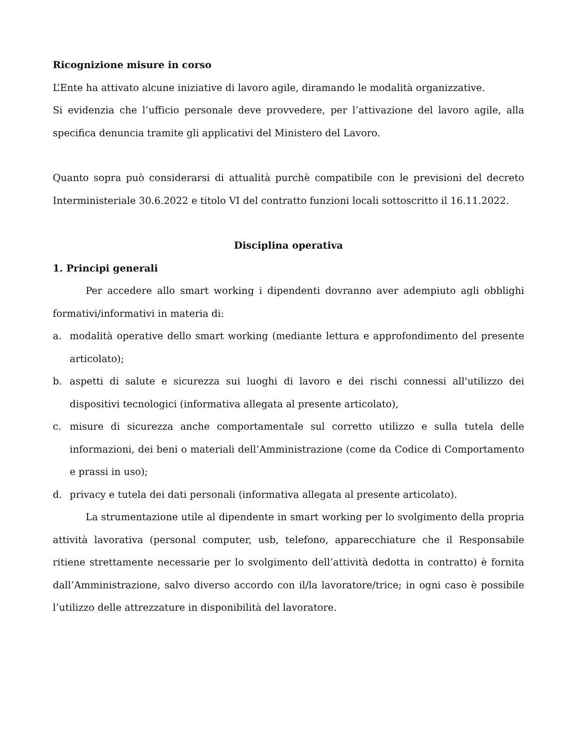Ricognizione misure in corso
L’Ente ha attivato alcune iniziative di lavoro agile, diramando le modalità organizzative.
Si evidenzia che l’ufficio personale deve provvedere, per l’attivazione del lavoro agile, alla specifica denuncia tramite gli applicativi del Ministero del Lavoro.
Quanto sopra può considerarsi di attualità purchè compatibile con le previsioni del decreto Interministeriale 30.6.2022 e titolo VI del contratto funzioni locali sottoscritto il 16.11.2022.
Disciplina operativa
1. Principi generali
Per accedere allo smart working i dipendenti dovranno aver adempiuto agli obblighi formativi/informativi in materia di:
a. modalità operative dello smart working (mediante lettura e approfondimento del presente articolato);
b. aspetti di salute e sicurezza sui luoghi di lavoro e dei rischi connessi all'utilizzo dei dispositivi tecnologici (informativa allegata al presente articolato),
c. misure di sicurezza anche comportamentale sul corretto utilizzo e sulla tutela delle informazioni, dei beni o materiali dell’Amministrazione (come da Codice di Comportamento e prassi in uso);
d. privacy e tutela dei dati personali (informativa allegata al presente articolato).
La strumentazione utile al dipendente in smart working per lo svolgimento della propria attività lavorativa (personal computer, usb, telefono, apparecchiature che il Responsabile ritiene strettamente necessarie per lo svolgimento dell’attività dedotta in contratto) è fornita dall’Amministrazione, salvo diverso accordo con il/la lavoratore/trice; in ogni caso è possibile l’utilizzo delle attrezzature in disponibilità del lavoratore.